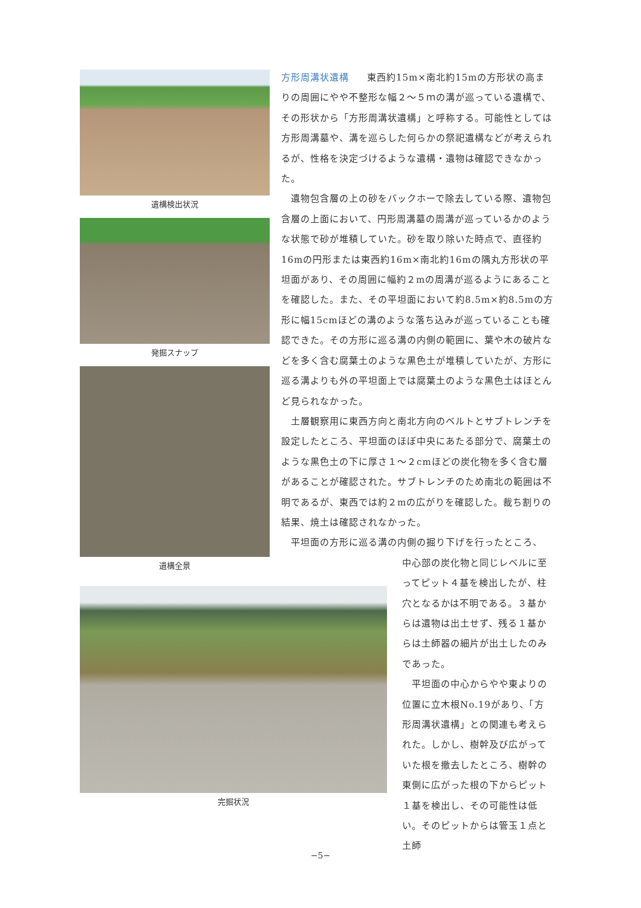遺構検出状況
発掘スナップ
遺構全景
完掘状況
方形周溝状遺構 東西約15m×南北約15mの方形状の高まりの周囲にやや不整形な幅２～５ｍの溝が巡っている遺構で、その形状から「方形周溝状遺構」と呼称する。可能性としては方形周溝墓や、溝を巡らした何らかの祭祀遺構などが考えられるが、性格を決定づけるような遺構・遺物は確認できなかった。
　遺物包含層の上の砂をバックホーで除去している際、遺物包含層の上面において、円形周溝墓の周溝が巡っているかのような状態で砂が堆積していた。砂を取り除いた時点で、直径約16mの円形または東西約16m×南北約16mの隅丸方形状の平坦面があり、その周囲に幅約２mの周溝が巡るようにあることを確認した。また、その平坦面において約8.5m×約8.5mの方形に幅15cmほどの溝のような落ち込みが巡っていることも確認できた。その方形に巡る溝の内側の範囲に、葉や木の破片などを多く含む腐葉土のような黒色土が堆積していたが、方形に巡る溝よりも外の平坦面上では腐葉土のような黒色土はほとんど見られなかった。
　土層観察用に東西方向と南北方向のベルトとサブトレンチを設定したところ、平坦面のほぼ中央にあたる部分で、腐葉土のような黒色土の下に厚さ１～２cmほどの炭化物を多く含む層があることが確認された。サブトレンチのため南北の範囲は不明であるが、東西では約２mの広がりを確認した。裁ち割りの結果、焼土は確認されなかった。
　平坦面の方形に巡る溝の内側の掘り下げを行ったところ、
中心部の炭化物と同じレベルに至ってピット４基を検出したが、柱穴となるかは不明である。３基からは遺物は出土せず、残る１基からは土師器の細片が出土したのみであった。
　平坦面の中心からやや東よりの位置に立木根No.19があり、「方形周溝状遺構」との関連も考えられた。しかし、樹幹及び広がっていた根を撤去したところ、樹幹の東側に広がった根の下からピット１基を検出し、その可能性は低い。そのピットからは管玉１点と土師
−5−